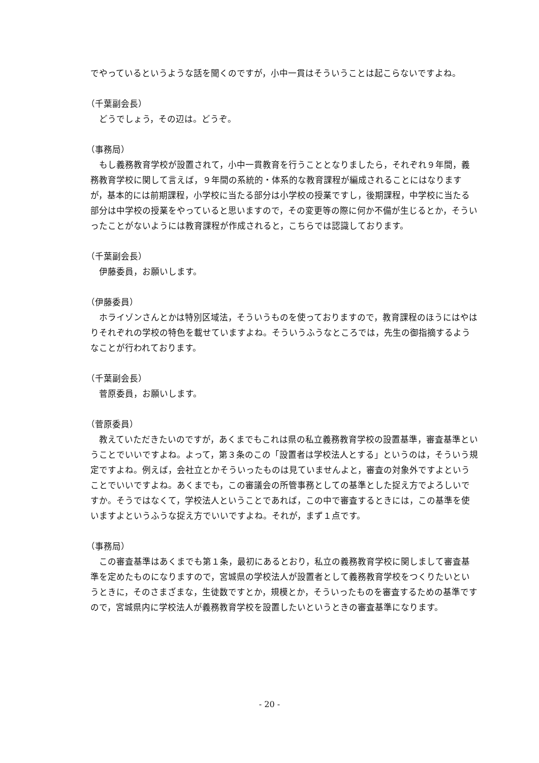でやっているというような話を聞くのですが，小中一貫はそういうことは起こらないですよね。
（千葉副会長）
どうでしょう，その辺は。どうぞ。
（事務局）
もし義務教育学校が設置されて，小中一貫教育を行うこととなりましたら，それぞれ９年間，義務教育学校に関して言えば，９年間の系統的・体系的な教育課程が編成されることにはなりますが，基本的には前期課程，小学校に当たる部分は小学校の授業ですし，後期課程，中学校に当たる部分は中学校の授業をやっていると思いますので，その変更等の際に何か不備が生じるとか，そういったことがないようには教育課程が作成されると，こちらでは認識しております。
（千葉副会長）
伊藤委員，お願いします。
（伊藤委員）
ホライゾンさんとかは特別区域法，そういうものを使っておりますので，教育課程のほうにはやはりそれぞれの学校の特色を載せていますよね。そういうふうなところでは，先生の御指摘するようなことが行われております。
（千葉副会長）
菅原委員，お願いします。
（菅原委員）
教えていただきたいのですが，あくまでもこれは県の私立義務教育学校の設置基準，審査基準ということでいいですよね。よって，第３条のこの「設置者は学校法人とする」というのは，そういう規定ですよね。例えば，会社立とかそういったものは見ていませんよと，審査の対象外ですよということでいいですよね。あくまでも，この審議会の所管事務としての基準とした捉え方でよろしいですか。そうではなくて，学校法人ということであれば，この中で審査するときには，この基準を使いますよというふうな捉え方でいいですよね。それが，まず１点です。
（事務局）
この審査基準はあくまでも第１条，最初にあるとおり，私立の義務教育学校に関しまして審査基準を定めたものになりますので，宮城県の学校法人が設置者として義務教育学校をつくりたいというときに，そのさまざまな，生徒数ですとか，規模とか，そういったものを審査するための基準ですので，宮城県内に学校法人が義務教育学校を設置したいというときの審査基準になります。
- 20 -